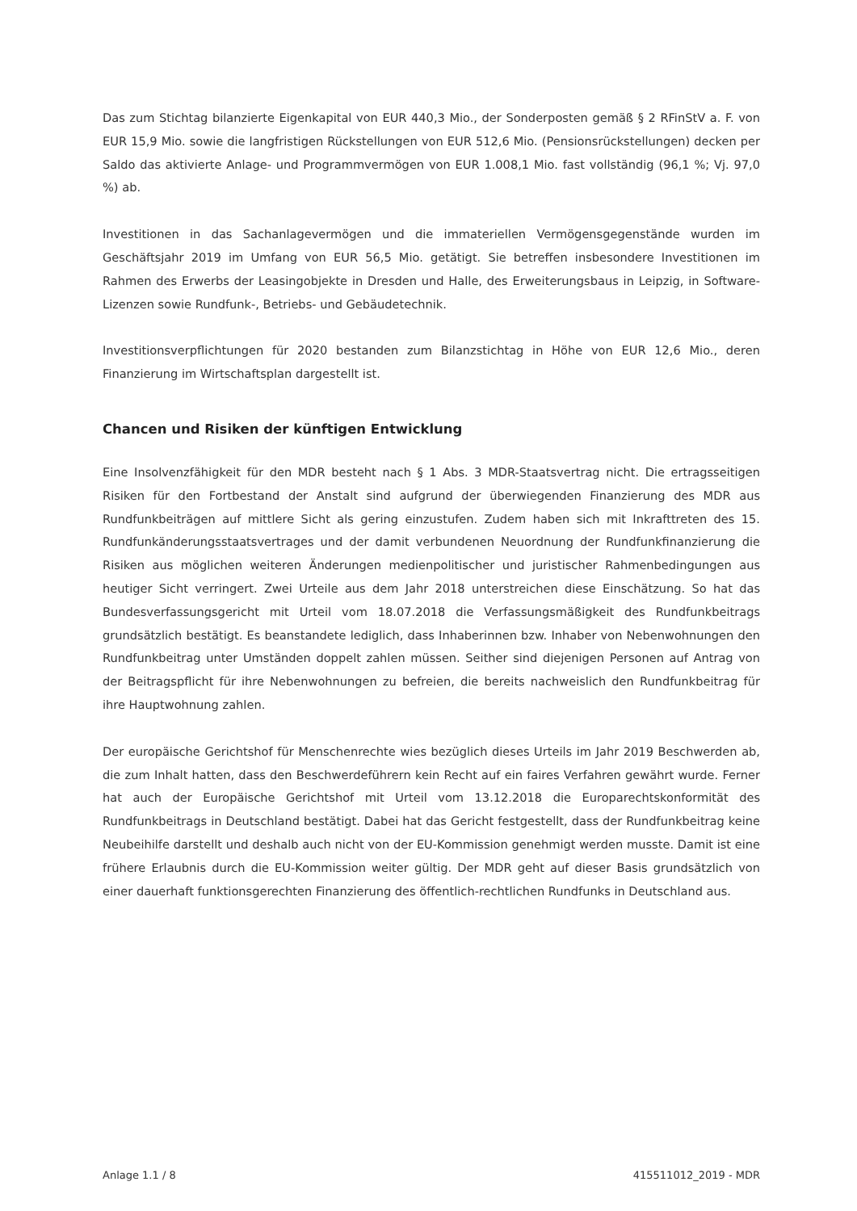Das zum Stichtag bilanzierte Eigenkapital von EUR 440,3 Mio., der Sonderposten gemäß § 2 RFinStV a. F. von EUR 15,9 Mio. sowie die langfristigen Rückstellungen von EUR 512,6 Mio. (Pensionsrückstellungen) decken per Saldo das aktivierte Anlage- und Programmvermögen von EUR 1.008,1 Mio. fast vollständig (96,1 %; Vj. 97,0 %) ab.
Investitionen in das Sachanlagevermögen und die immateriellen Vermögensgegenstände wurden im Geschäftsjahr 2019 im Umfang von EUR 56,5 Mio. getätigt. Sie betreffen insbesondere Investitionen im Rahmen des Erwerbs der Leasingobjekte in Dresden und Halle, des Erweiterungsbaus in Leipzig, in Software-Lizenzen sowie Rundfunk-, Betriebs- und Gebäudetechnik.
Investitionsverpflichtungen für 2020 bestanden zum Bilanzstichtag in Höhe von EUR 12,6 Mio., deren Finanzierung im Wirtschaftsplan dargestellt ist.
Chancen und Risiken der künftigen Entwicklung
Eine Insolvenzfähigkeit für den MDR besteht nach § 1 Abs. 3 MDR-Staatsvertrag nicht. Die ertragsseitigen Risiken für den Fortbestand der Anstalt sind aufgrund der überwiegenden Finanzierung des MDR aus Rundfunkbeiträgen auf mittlere Sicht als gering einzustufen. Zudem haben sich mit Inkrafttreten des 15. Rundfunkänderungsstaatsvertrages und der damit verbundenen Neuordnung der Rundfunkfinanzierung die Risiken aus möglichen weiteren Änderungen medienpolitischer und juristischer Rahmenbedingungen aus heutiger Sicht verringert. Zwei Urteile aus dem Jahr 2018 unterstreichen diese Einschätzung. So hat das Bundesverfassungsgericht mit Urteil vom 18.07.2018 die Verfassungsmäßigkeit des Rundfunkbeitrags grundsätzlich bestätigt. Es beanstandete lediglich, dass Inhaberinnen bzw. Inhaber von Nebenwohnungen den Rundfunkbeitrag unter Umständen doppelt zahlen müssen. Seither sind diejenigen Personen auf Antrag von der Beitragspflicht für ihre Nebenwohnungen zu befreien, die bereits nachweislich den Rundfunkbeitrag für ihre Hauptwohnung zahlen.
Der europäische Gerichtshof für Menschenrechte wies bezüglich dieses Urteils im Jahr 2019 Beschwerden ab, die zum Inhalt hatten, dass den Beschwerdeführern kein Recht auf ein faires Verfahren gewährt wurde. Ferner hat auch der Europäische Gerichtshof mit Urteil vom 13.12.2018 die Europarechtskonformität des Rundfunkbeitrags in Deutschland bestätigt. Dabei hat das Gericht festgestellt, dass der Rundfunkbeitrag keine Neubeihilfe darstellt und deshalb auch nicht von der EU-Kommission genehmigt werden musste. Damit ist eine frühere Erlaubnis durch die EU-Kommission weiter gültig. Der MDR geht auf dieser Basis grundsätzlich von einer dauerhaft funktionsgerechten Finanzierung des öffentlich-rechtlichen Rundfunks in Deutschland aus.
Anlage 1.1 / 8 415511012_2019 - MDR